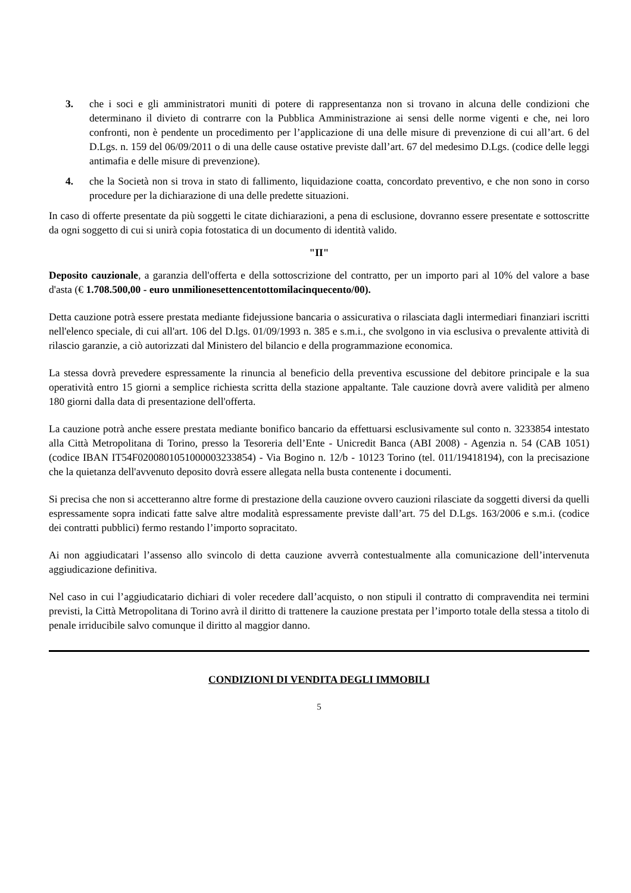3. che i soci e gli amministratori muniti di potere di rappresentanza non si trovano in alcuna delle condizioni che determinano il divieto di contrarre con la Pubblica Amministrazione ai sensi delle norme vigenti e che, nei loro confronti, non è pendente un procedimento per l’applicazione di una delle misure di prevenzione di cui all’art. 6 del D.Lgs. n. 159 del 06/09/2011 o di una delle cause ostative previste dall’art. 67 del medesimo D.Lgs. (codice delle leggi antimafia e delle misure di prevenzione).
4. che la Società non si trova in stato di fallimento, liquidazione coatta, concordato preventivo, e che non sono in corso procedure per la dichiarazione di una delle predette situazioni.
In caso di offerte presentate da più soggetti le citate dichiarazioni, a pena di esclusione, dovranno essere presentate e sottoscritte da ogni soggetto di cui si unirà copia fotostatica di un documento di identità valido.
"II"
Deposito cauzionale, a garanzia dell'offerta e della sottoscrizione del contratto, per un importo pari al 10% del valore a base d'asta (€ 1.708.500,00 - euro unmilionesettencentottomilacinquecento/00).
Detta cauzione potrà essere prestata mediante fidejussione bancaria o assicurativa o rilasciata dagli intermediari finanziari iscritti nell'elenco speciale, di cui all'art. 106 del D.lgs. 01/09/1993 n. 385 e s.m.i., che svolgono in via esclusiva o prevalente attività di rilascio garanzie, a ciò autorizzati dal Ministero del bilancio e della programmazione economica.
La stessa dovrà prevedere espressamente la rinuncia al beneficio della preventiva escussione del debitore principale e la sua operatività entro 15 giorni a semplice richiesta scritta della stazione appaltante. Tale cauzione dovrà avere validità per almeno 180 giorni dalla data di presentazione dell'offerta.
La cauzione potrà anche essere prestata mediante bonifico bancario da effettuarsi esclusivamente sul conto n. 3233854 intestato alla Città Metropolitana di Torino, presso la Tesoreria dell’Ente - Unicredit Banca (ABI 2008) - Agenzia n. 54 (CAB 1051) (codice IBAN IT54F0200801051000003233854) - Via Bogino n. 12/b - 10123 Torino (tel. 011/19418194), con la precisazione che la quietanza dell'avvenuto deposito dovrà essere allegata nella busta contenente i documenti.
Si precisa che non si accetteranno altre forme di prestazione della cauzione ovvero cauzioni rilasciate da soggetti diversi da quelli espressamente sopra indicati fatte salve altre modalità espressamente previste dall’art. 75 del D.Lgs. 163/2006 e s.m.i. (codice dei contratti pubblici) fermo restando l’importo sopracitato.
Ai non aggiudicatari l’assenso allo svincolo di detta cauzione avverrà contestualmente alla comunicazione dell’intervenuta aggiudicazione definitiva.
Nel caso in cui l’aggiudicatario dichiari di voler recedere dall’acquisto, o non stipuli il contratto di compravendita nei termini previsti, la Città Metropolitana di Torino avrà il diritto di trattenere la cauzione prestata per l’importo totale della stessa a titolo di penale irriducibile salvo comunque il diritto al maggior danno.
CONDIZIONI DI VENDITA DEGLI IMMOBILI
5